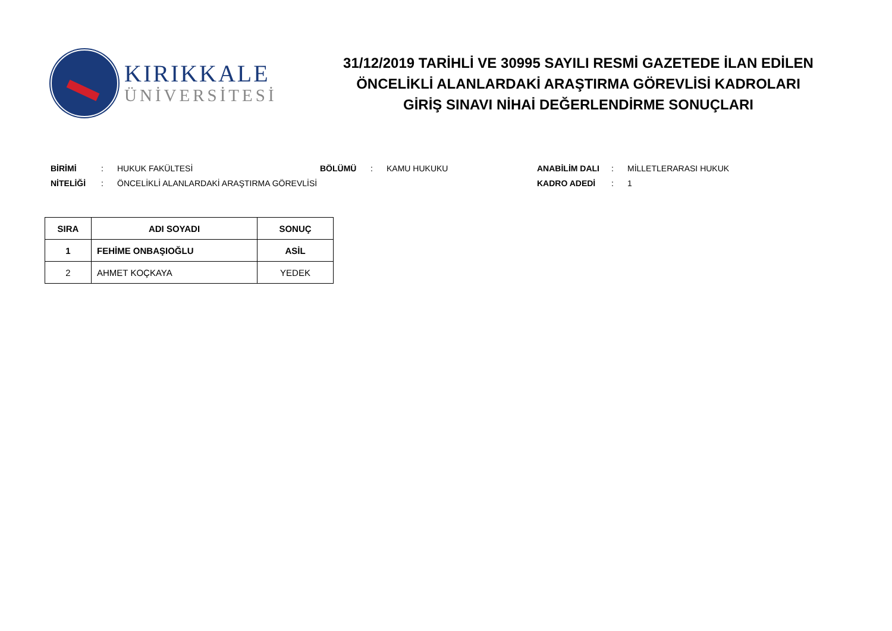KIRIKKALE
ÜNİVERSİTESİ
31/12/2019 TARİHLİ VE 30995 SAYILI RESMİ GAZETEDE İLAN EDİLEN
ÖNCELİKLİ ALANLARDAKİ ARAŞTIRMA GÖREVLİSİ KADROLARI
GİRİŞ SINAVI NİHAİ DEĞERLENDİRME SONUÇLARI
BİRİMİ: HUKUK FAKÜLTESİ BÖLÜMÜ: KAMU HUKUKU ANABİLİM DALI: MİLLETLERARASI HUKUK
NİTELİĞİ: ÖNCELİKLİ ALANLARDAKİ ARAŞTIRMA GÖREVLİSİ KADRO ADEDİ: 1
| SIRA | ADI SOYADI | SONUÇ |
| --- | --- | --- |
| 1 | FEHİME ONBAŞIOĞLU | ASİL |
| 2 | AHMET KOÇKAYA | YEDEK |